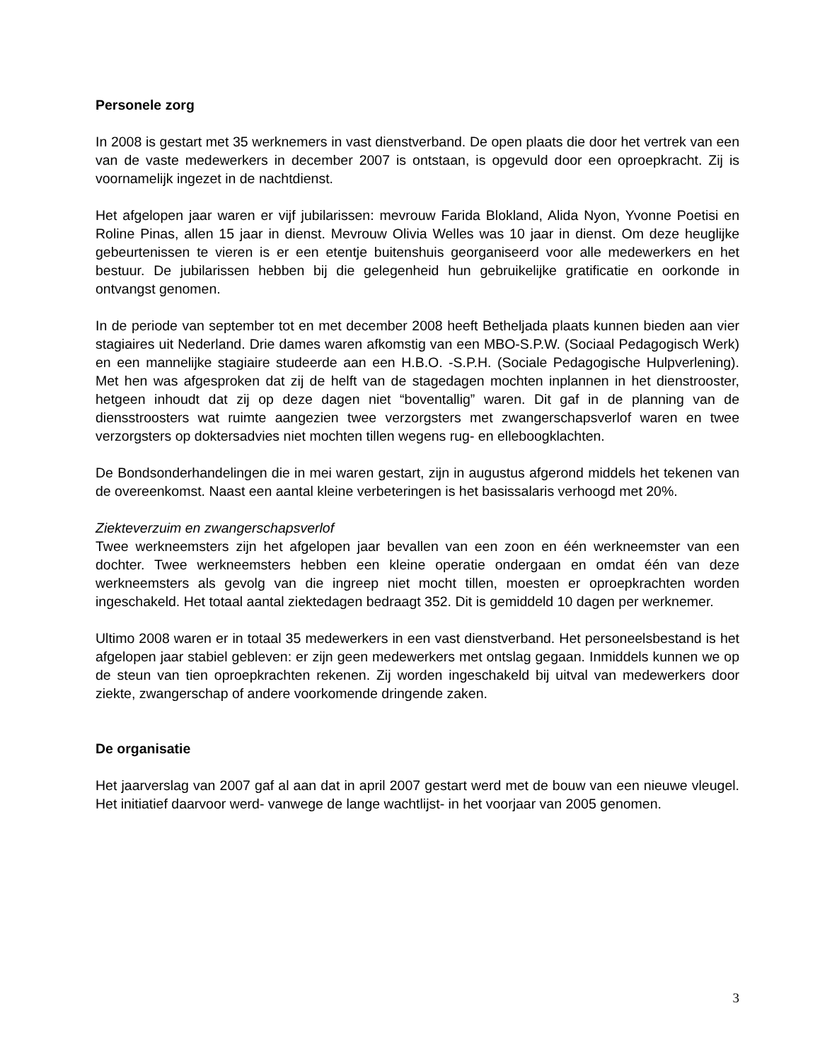Personele zorg
In 2008 is gestart met 35 werknemers in vast dienstverband. De open plaats die door het vertrek van een van de vaste medewerkers in december 2007 is ontstaan, is opgevuld door een oproepkracht. Zij is voornamelijk ingezet in de nachtdienst.
Het afgelopen jaar waren er vijf jubilarissen: mevrouw Farida Blokland, Alida Nyon, Yvonne Poetisi en Roline Pinas, allen 15 jaar in dienst. Mevrouw Olivia Welles was 10 jaar in dienst. Om deze heuglijke gebeurtenissen te vieren is er een etentje buitenshuis georganiseerd voor alle medewerkers en het bestuur. De jubilarissen hebben bij die gelegenheid hun gebruikelijke gratificatie en oorkonde in ontvangst genomen.
In de periode van september tot en met december 2008 heeft Betheljada plaats kunnen bieden aan vier stagiaires uit Nederland. Drie dames waren afkomstig van een MBO-S.P.W. (Sociaal Pedagogisch Werk) en een mannelijke stagiaire studeerde aan een H.B.O. -S.P.H. (Sociale Pedagogische Hulpverlening). Met hen was afgesproken dat zij de helft van de stagedagen mochten inplannen in het dienstrooster, hetgeen inhoudt dat zij op deze dagen niet “boventallig” waren. Dit gaf in de planning van de diensstroosters wat ruimte aangezien twee verzorgsters met zwangerschapsverlof waren en twee verzorgsters op doktersadvies niet mochten tillen wegens rug- en elleboogklachten.
De Bondsonderhandelingen die in mei waren gestart, zijn in augustus afgerond middels het tekenen van de overeenkomst. Naast een aantal kleine verbeteringen is het basissalaris verhoogd met 20%.
Ziekteverzuim en zwangerschapsverlof
Twee werkneemsters zijn het afgelopen jaar bevallen van een zoon en één werkneemster van een dochter. Twee werkneemsters hebben een kleine operatie ondergaan en omdat één van deze werkneemsters als gevolg van die ingreep niet mocht tillen, moesten er oproepkrachten worden ingeschakeld. Het totaal aantal ziektedagen bedraagt 352. Dit is gemiddeld 10 dagen per werknemer.
Ultimo 2008 waren er in totaal 35 medewerkers in een vast dienstverband. Het personeelsbestand is het afgelopen jaar stabiel gebleven: er zijn geen medewerkers met ontslag gegaan. Inmiddels kunnen we op de steun van tien oproepkrachten rekenen. Zij worden ingeschakeld bij uitval van medewerkers door ziekte, zwangerschap of andere voorkomende dringende zaken.
De organisatie
Het jaarverslag van 2007 gaf al aan dat in april 2007 gestart werd met de bouw van een nieuwe vleugel. Het initiatief daarvoor werd- vanwege de lange wachtlijst- in het voorjaar van 2005 genomen.
3